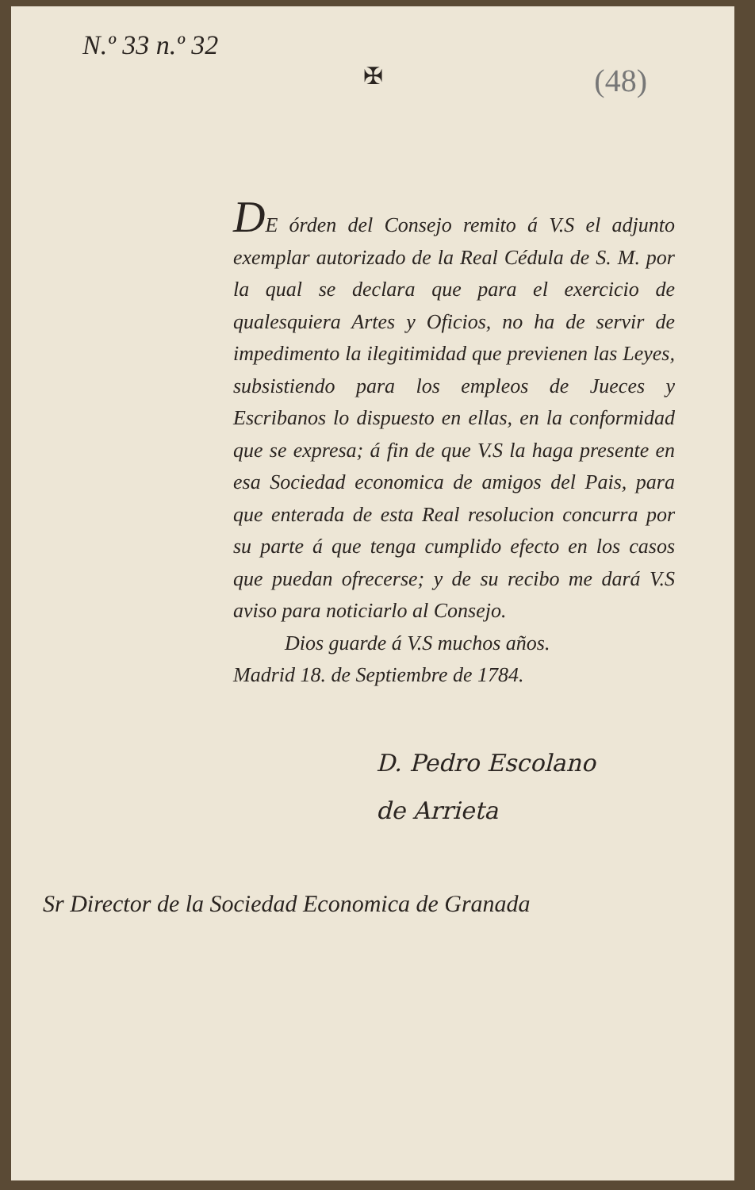N.º 33 n.º 32
✠
(48)
DE órden del Consejo remito á V.S el adjunto exemplar autorizado de la Real Cédula de S. M. por la qual se declara que para el exercicio de qualesquiera Artes y Oficios, no ha de servir de impedimento la ilegitimidad que previenen las Leyes, subsistiendo para los empleos de Jueces y Escribanos lo dispuesto en ellas, en la conformidad que se expresa; á fin de que V.S la haga presente en esa Sociedad economica de amigos del Pais, para que enterada de esta Real resolucion concurra por su parte á que tenga cumplido efecto en los casos que puedan ofrecerse; y de su recibo me dará V.S aviso para noticiarlo al Consejo.
Dios guarde á V.S muchos años.
Madrid 18. de Septiembre de 1784.
D. Pedro Escolano
de Arrieta
Sr Director de la Sociedad Economica de Granada